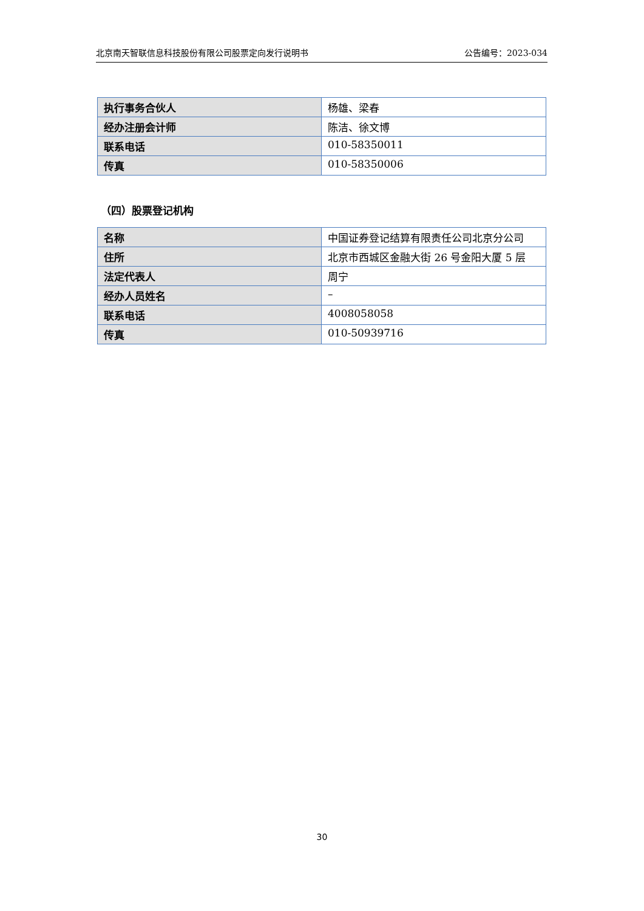北京南天智联信息科技股份有限公司股票定向发行说明书 公告编号：2023-034
| 执行事务合伙人 | 杨雄、梁春 |
| 经办注册会计师 | 陈洁、徐文博 |
| 联系电话 | 010-58350011 |
| 传真 | 010-58350006 |
（四）股票登记机构
| 名称 | 中国证券登记结算有限责任公司北京分公司 |
| 住所 | 北京市西城区金融大街 26 号金阳大厦 5 层 |
| 法定代表人 | 周宁 |
| 经办人员姓名 | – |
| 联系电话 | 4008058058 |
| 传真 | 010-50939716 |
30